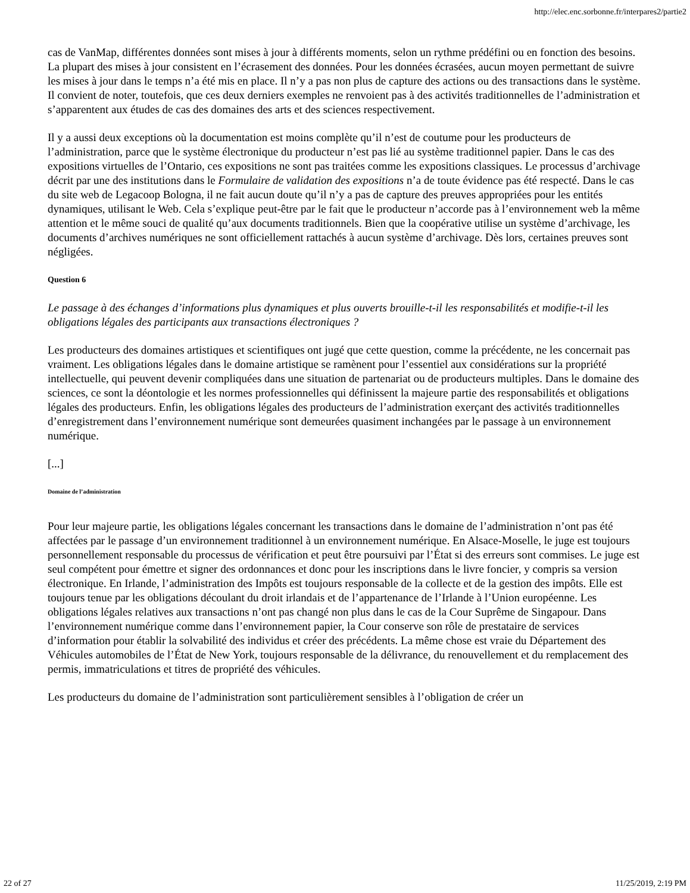http://elec.enc.sorbonne.fr/interpares2/partie2
cas de VanMap, différentes données sont mises à jour à différents moments, selon un rythme prédéfini ou en fonction des besoins. La plupart des mises à jour consistent en l’écrasement des données. Pour les données écrasées, aucun moyen permettant de suivre les mises à jour dans le temps n’a été mis en place. Il n’y a pas non plus de capture des actions ou des transactions dans le système. Il convient de noter, toutefois, que ces deux derniers exemples ne renvoient pas à des activités traditionnelles de l’administration et s’apparentent aux études de cas des domaines des arts et des sciences respectivement.
Il y a aussi deux exceptions où la documentation est moins complète qu’il n’est de coutume pour les producteurs de l’administration, parce que le système électronique du producteur n’est pas lié au système traditionnel papier. Dans le cas des expositions virtuelles de l’Ontario, ces expositions ne sont pas traitées comme les expositions classiques. Le processus d’archivage décrit par une des institutions dans le Formulaire de validation des expositions n’a de toute évidence pas été respecté. Dans le cas du site web de Legacoop Bologna, il ne fait aucun doute qu’il n’y a pas de capture des preuves appropriées pour les entités dynamiques, utilisant le Web. Cela s’explique peut-être par le fait que le producteur n’accorde pas à l’environnement web la même attention et le même souci de qualité qu’aux documents traditionnels. Bien que la coopérative utilise un système d’archivage, les documents d’archives numériques ne sont officiellement rattachés à aucun système d’archivage. Dès lors, certaines preuves sont négligées.
Question 6
Le passage à des échanges d’informations plus dynamiques et plus ouverts brouille-t-il les responsabilités et modifie-t-il les obligations légales des participants aux transactions électroniques ?
Les producteurs des domaines artistiques et scientifiques ont jugé que cette question, comme la précédente, ne les concernait pas vraiment. Les obligations légales dans le domaine artistique se ramènent pour l’essentiel aux considérations sur la propriété intellectuelle, qui peuvent devenir compliquées dans une situation de partenariat ou de producteurs multiples. Dans le domaine des sciences, ce sont la déontologie et les normes professionnelles qui définissent la majeure partie des responsabilités et obligations légales des producteurs. Enfin, les obligations légales des producteurs de l’administration exerçant des activités traditionnelles d’enregistrement dans l’environnement numérique sont demeurées quasiment inchangées par le passage à un environnement numérique.
[...]
Domaine de l’administration
Pour leur majeure partie, les obligations légales concernant les transactions dans le domaine de l’administration n’ont pas été affectées par le passage d’un environnement traditionnel à un environnement numérique. En Alsace-Moselle, le juge est toujours personnellement responsable du processus de vérification et peut être poursuivi par l’État si des erreurs sont commises. Le juge est seul compétent pour émettre et signer des ordonnances et donc pour les inscriptions dans le livre foncier, y compris sa version électronique. En Irlande, l’administration des Impôts est toujours responsable de la collecte et de la gestion des impôts. Elle est toujours tenue par les obligations découlant du droit irlandais et de l’appartenance de l’Irlande à l’Union européenne. Les obligations légales relatives aux transactions n’ont pas changé non plus dans le cas de la Cour Suprême de Singapour. Dans l’environnement numérique comme dans l’environnement papier, la Cour conserve son rôle de prestataire de services d’information pour établir la solvabilité des individus et créer des précédents. La même chose est vraie du Département des Véhicules automobiles de l’État de New York, toujours responsable de la délivrance, du renouvellement et du remplacement des permis, immatriculations et titres de propriété des véhicules.
Les producteurs du domaine de l’administration sont particulièrement sensibles à l’obligation de créer un
22 of 27 11/25/2019, 2:19 PM